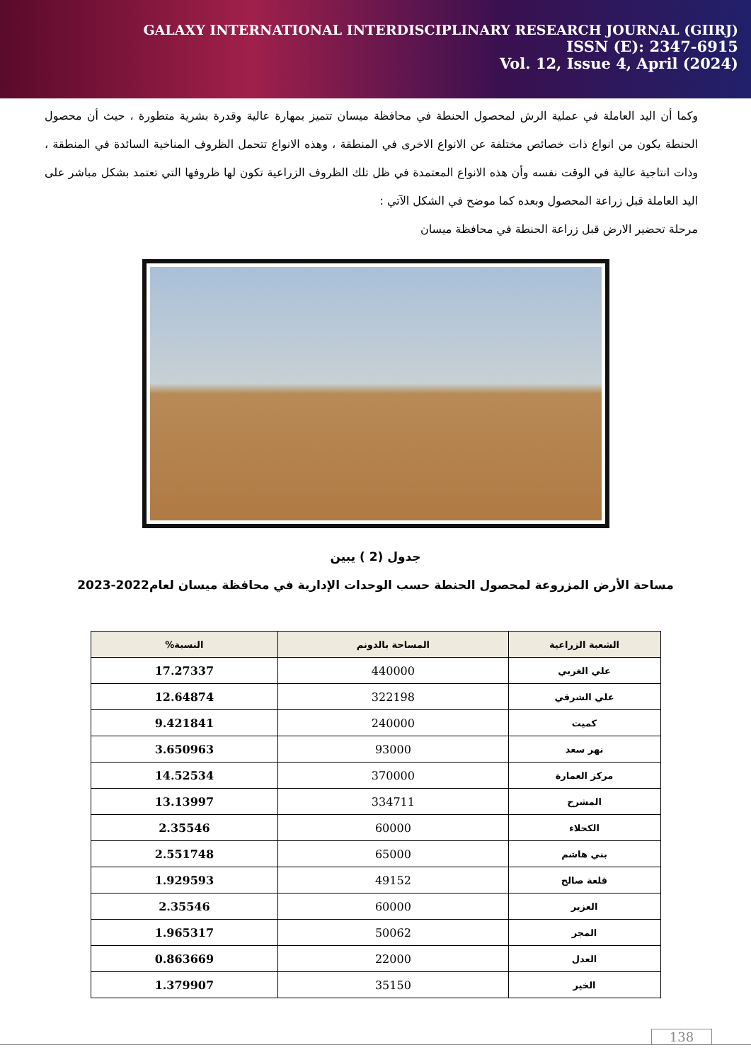GALAXY INTERNATIONAL INTERDISCIPLINARY RESEARCH JOURNAL (GIIRJ)
ISSN (E): 2347-6915
Vol. 12, Issue 4, April (2024)
وكما أن اليد العاملة في عملية الرش لمحصول الحنطة في محافظة ميسان تتميز بمهارة عالية وقدرة بشرية متطورة ، حيث أن محصول الحنطة يكون من انواع ذات خصائص مختلفة عن الانواع الاخرى في المنطقة ، وهذه الانواع تتحمل الظروف المناخية السائدة في المنطقة ، وذات انتاجية عالية في الوقت نفسه وأن هذه الانواع المعتمدة في ظل تلك الظروف الزراعية تكون لها ظروفها التي تعتمد بشكل مباشر على اليد العاملة قبل زراعة المحصول وبعده كما موضح في الشكل الآتي :
مرحلة تحضير الارض قبل زراعة الحنطة في محافظة ميسان
جدول (2 ) يبين
مساحة الأرض المزروعة لمحصول الحنطة حسب الوحدات الإدارية في محافظة ميسان لعام2022-2023
| الشعبة الزراعية | المساحة بالدونم | النسبة% |
| --- | --- | --- |
| علي الغربي | 440000 | 17.27337 |
| علي الشرقي | 322198 | 12.64874 |
| كميت | 240000 | 9.421841 |
| نهر سعد | 93000 | 3.650963 |
| مركز العمارة | 370000 | 14.52534 |
| المشرح | 334711 | 13.13997 |
| الكحلاء | 60000 | 2.35546 |
| بني هاشم | 65000 | 2.551748 |
| قلعة صالح | 49152 | 1.929593 |
| العزير | 60000 | 2.35546 |
| المجر | 50062 | 1.965317 |
| العدل | 22000 | 0.863669 |
| الخير | 35150 | 1.379907 |
138